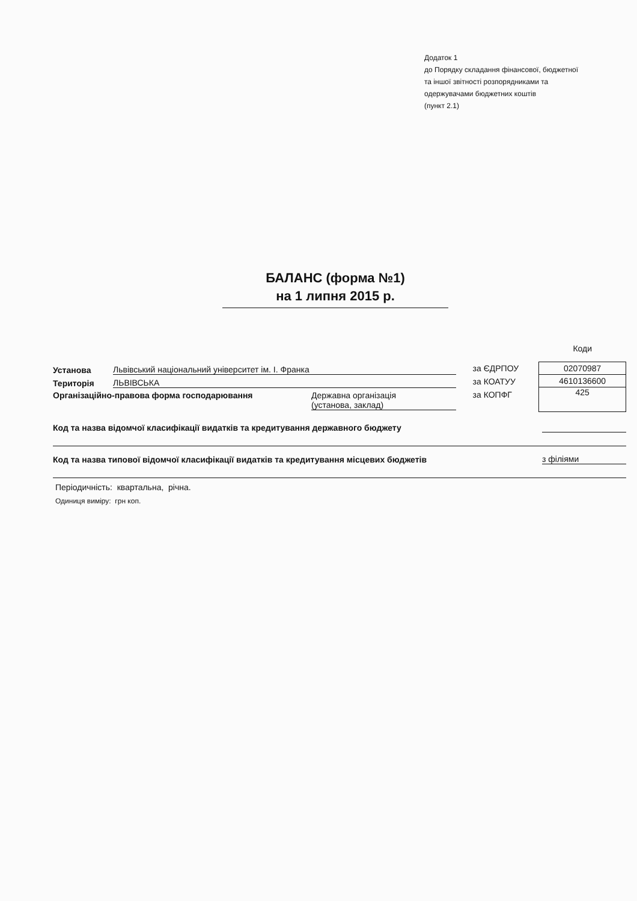Додаток 1
до Порядку складання фінансової, бюджетної
та іншої звітності розпорядниками та
одержувачами бюджетних коштів
(пункт 2.1)
БАЛАНС (форма №1)
на 1 липня 2015 р.
Установа Львівський національний університет ім. І. Франка
Територія ЛЬВІВСЬКА
Організаційно-правова форма господарювання Державна організація
(установа, заклад)
за ЄДРПОУ
за КОАТУУ
за КОПФГ
Коди
| 02070987 |
| 4610136600 |
| 425 |
Код та назва відомчої класифікації видатків та кредитування державного бюджету
Код та назва типової відомчої класифікації видатків та кредитування місцевих бюджетів з філіями
Періодичність: квартальна, річна.
Одиниця виміру: грн коп.